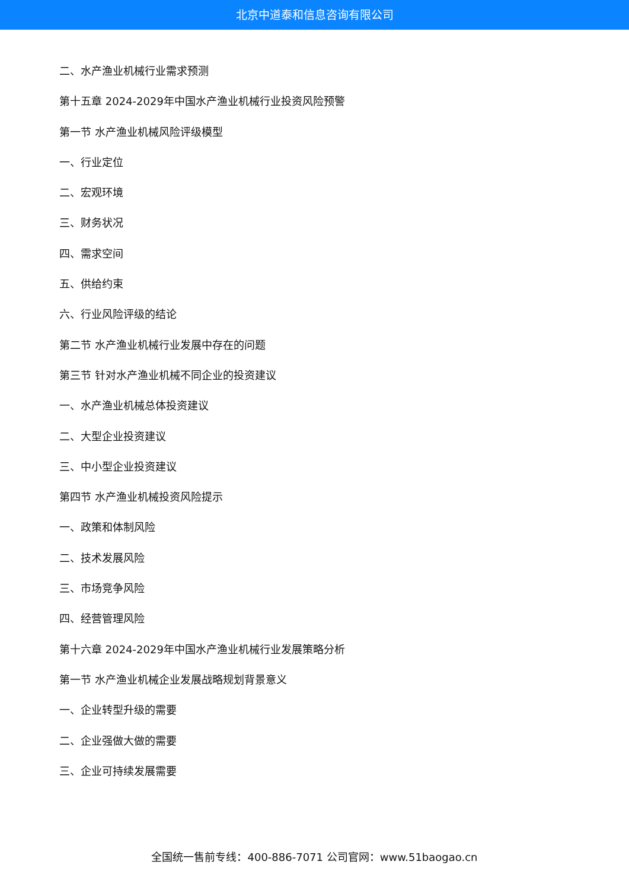北京中道泰和信息咨询有限公司
二、水产渔业机械行业需求预测
第十五章 2024-2029年中国水产渔业机械行业投资风险预警
第一节 水产渔业机械风险评级模型
一、行业定位
二、宏观环境
三、财务状况
四、需求空间
五、供给约束
六、行业风险评级的结论
第二节 水产渔业机械行业发展中存在的问题
第三节 针对水产渔业机械不同企业的投资建议
一、水产渔业机械总体投资建议
二、大型企业投资建议
三、中小型企业投资建议
第四节 水产渔业机械投资风险提示
一、政策和体制风险
二、技术发展风险
三、市场竞争风险
四、经营管理风险
第十六章 2024-2029年中国水产渔业机械行业发展策略分析
第一节 水产渔业机械企业发展战略规划背景意义
一、企业转型升级的需要
二、企业强做大做的需要
三、企业可持续发展需要
全国统一售前专线：400-886-7071 公司官网：www.51baogao.cn